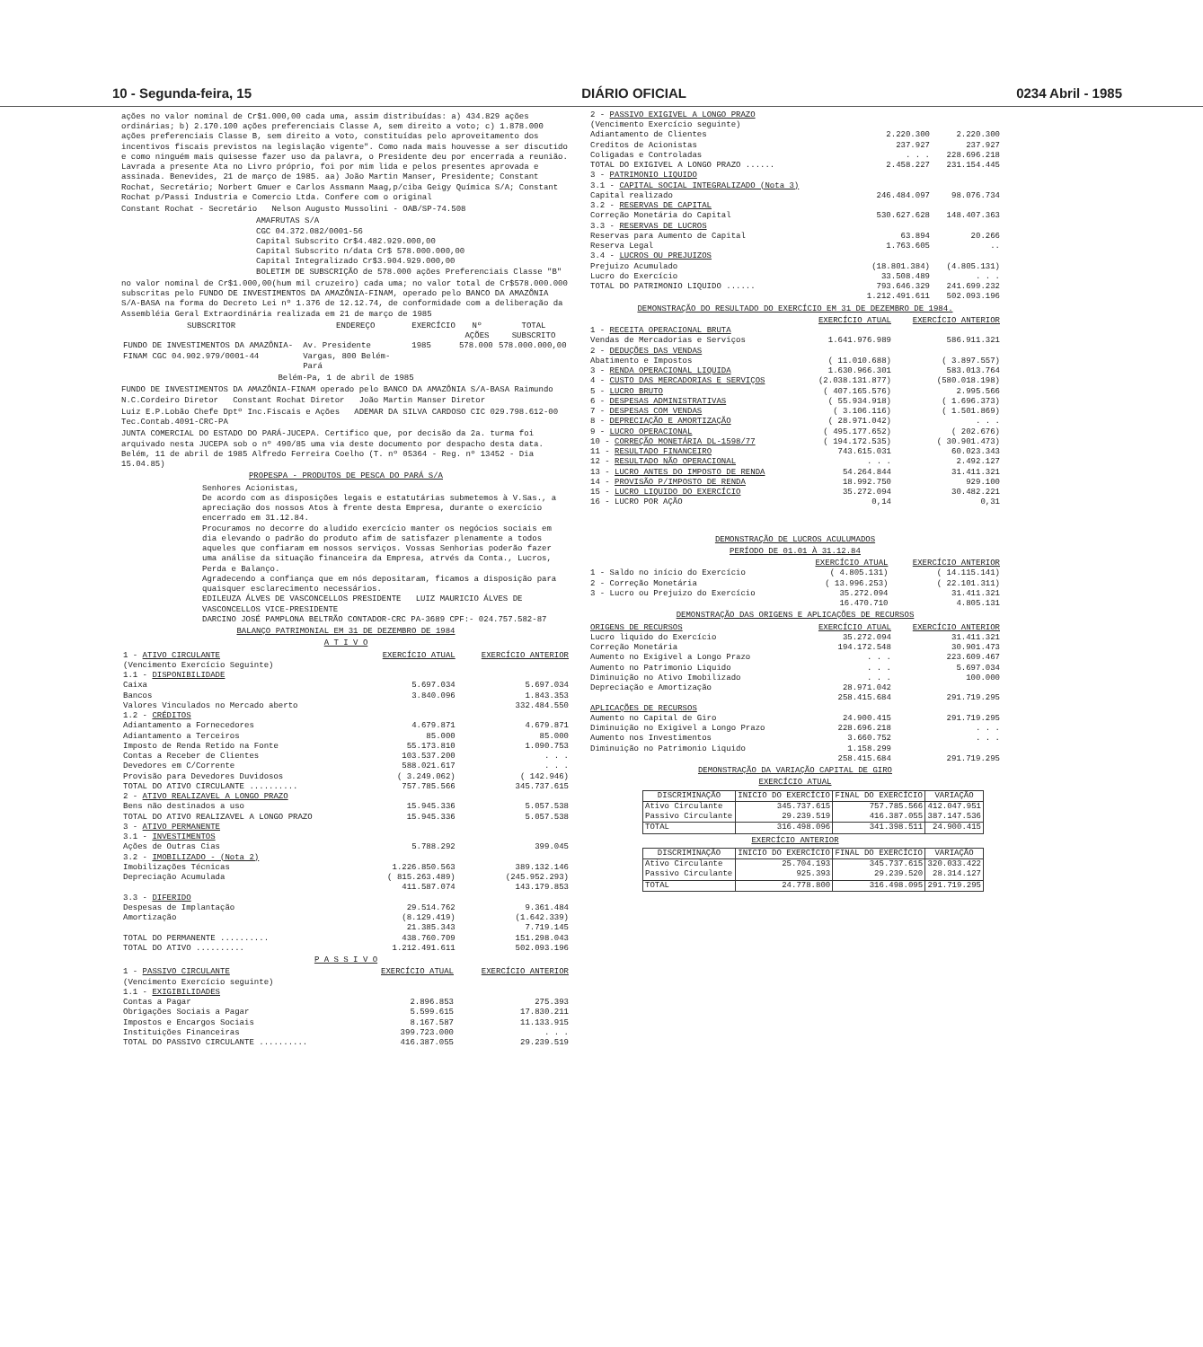10 - Segunda-feira, 15 DIÁRIO OFICIAL 0234 Abril - 1985
ações no valor nominal de Cr$1.000,00 cada uma, assim distribuídas: a) 434.829 ações ordinárias; b) 2.170.100 ações preferenciais Classe A, sem direito a voto; c) 1.878.000 ações preferenciais Classe B, sem direito a voto, constituídas pelo aproveitamento dos incentivos fiscais previstos na legislação vigente". Como nada mais houvesse a ser discutido e como ninguém mais quisesse fazer uso da palavra, o Presidente deu por encerrada a reunião. Lavrada a presente Ata no Livro próprio, foi por mim lida e pelos presentes aprovada e assinada. Benevides, 21 de março de 1985. aa) João Martin Manser, Presidente; Constant Rochat, Secretário; Norbert Gmuer e Carlos Assmann Maag,p/ciba Geigy Química S/A; Constant Rochat p/Passi Industria e Comercio Ltda. Confere com o original
Constant Rochat - Secretário Nelson Augusto Mussolini - OAB/SP-74.508
AMAFRUTAS S/A
CGC 04.372.082/0001-56
Capital Subscrito Cr$4.482.929.000,00
Capital Subscrito n/data Cr$ 578.000.000,00
Capital Integralizado Cr$3.904.929.000,00
BOLETIM DE SUBSCRIÇÃO de 578.000 ações Preferenciais Classe "B"
no valor nominal de Cr$1.000,00(hum mil cruzeiro) cada uma; no valor total de Cr$578.000.000 subscritas pelo FUNDO DE INVESTIMENTOS DA AMAZÔNIA-FINAM, operado pelo BANCO DA AMAZÔNIA S/A-BASA na forma do Decreto Lei nº 1.376 de 12.12.74, de conformidade com a deliberação da Assembléia Geral Extraordinária realizada em 21 de março de 1985
| SUBSCRITOR | ENDEREÇO | EXERCÍCIO | Nº AÇÕES | TOTAL SUBSCRITO |
| --- | --- | --- | --- | --- |
| FUNDO DE INVESTIMENTOS DA AMAZÔNIA-FINAM CGC 04.902.979/0001-44 | Av. Presidente Vargas, 800 Belém-Pará | 1985 | 578.000 | 578.000.000,00 |
Belém-Pa, 1 de abril de 1985
FUNDO DE INVESTIMENTOS DA AMAZÔNIA-FINAM operado pelo BANCO DA AMAZÔNIA S/A-BASA Raimundo N.C.Cordeiro Diretor Constant Rochat Diretor João Martin Manser Diretor
Luiz E.P.Lobão Chefe Dptº Inc.Fiscais e Ações ADEMAR DA SILVA CARDOSO CIC 029.798.612-00 Tec.Contab.4091-CRC-PA
JUNTA COMERCIAL DO ESTADO DO PARÁ-JUCEPA. Certifico que, por decisão da 2a. turma foi arquivado nesta JUCEPA sob o nº 490/85 uma via deste documento por despacho desta data. Belém, 11 de abril de 1985 Alfredo Ferreira Coelho (T. nº 05364 - Reg. nº 13452 - Dia 15.04.85)
PROPESPA - PRODUTOS DE PESCA DO PARÁ S/A
Senhores Acionistas,
De acordo com as disposições legais e estatutárias submetemos à V.Sas., a apreciação dos nossos Atos à frente desta Empresa, durante o exercício encerrado em 31.12.84.
Procuramos no decorre do aludido exercício manter os negócios sociais em dia elevando o padrão do produto afim de satisfazer plenamente a todos aqueles que confiaram em nossos serviços. Vossas Senhorias poderão fazer uma análise da situação financeira da Empresa, atrvés da Conta., Lucros, Perda e Balanço.
Agradecendo a confiança que em nós depositaram, ficamos a disposição para quaisquer esclarecimento necessários.
EDILEUZA ÁLVES DE VASCONCELLOS PRESIDENTE LUIZ MAURICIO ÁLVES DE VASCONCELLOS VICE-PRESIDENTE
DARCINO JOSÉ PAMPLONA BELTRÃO CONTADOR-CRC PA-3689 CPF:- 024.757.582-87
BALANÇO PATRIMONIAL EM 31 DE DEZEMBRO DE 1984
A T I V O
| 1 - ATIVO CIRCULANTE | EXERCÍCIO ATUAL | EXERCÍCIO ANTERIOR |
| (Vencimento Exercício Seguinte) | | |
| 1.1 - DISPONIBILIDADE | | |
| Caixa | 5.697.034 | 5.697.034 |
| Bancos | 3.840.096 | 1.843.353 |
| Valores Vinculados no Mercado aberto | | 332.484.550 |
| 1.2 - CRÉDITOS | | |
| Adiantamento a Fornecedores | 4.679.871 | 4.679.871 |
| Adiantamento a Terceiros | 85.000 | 85.000 |
| Imposto de Renda Retido na Fonte | 55.173.810 | 1.090.753 |
| Contas a Receber de Clientes | 103.537.200 | . . . |
| Devedores em C/Corrente | 588.021.617 | . . . |
| Provisão para Devedores Duvidosos | ( 3.249.062) | ( 142.946) |
| TOTAL DO ATIVO CIRCULANTE .......... | 757.785.566 | 345.737.615 |
| 2 - ATIVO REALIZAVEL A LONGO PRAZO | | |
| Bens não destinados a uso | 15.945.336 | 5.057.538 |
| TOTAL DO ATIVO REALIZAVEL A LONGO PRAZO | 15.945.336 | 5.057.538 |
| 3 - ATIVO PERMANENTE | | |
| 3.1 - INVESTIMENTOS | | |
| Ações de Outras Cias | 5.788.292 | 399.045 |
| 3.2 - IMOBILIZADO - (Nota 2) | | |
| Imobilizações Técnicas | 1.226.850.563 | 389.132.146 |
| Depreciação Acumulada | ( 815.263.489) | (245.952.293) |
| | 411.587.074 | 143.179.853 |
| 3.3 - DIFERIDO | | |
| Despesas de Implantação | 29.514.762 | 9.361.484 |
| Amortização | (8.129.419) | (1.642.339) |
| | 21.385.343 | 7.719.145 |
| TOTAL DO PERMANENTE .......... | 438.760.709 | 151.298.043 |
| TOTAL DO ATIVO .......... | 1.212.491.611 | 502.093.196 |
P A S S I V O
| 1 - PASSIVO CIRCULANTE | EXERCÍCIO ATUAL | EXERCÍCIO ANTERIOR |
| (Vencimento Exercício seguinte) | | |
| 1.1 - EXIGIBILIDADES | | |
| Contas a Pagar | 2.896.853 | 275.393 |
| Obrigações Sociais a Pagar | 5.599.615 | 17.830.211 |
| Impostos e Encargos Sociais | 8.167.587 | 11.133.915 |
| Instituições Financeiras | 399.723.000 | . . . |
| TOTAL DO PASSIVO CIRCULANTE .......... | 416.387.055 | 29.239.519 |
| 2 - PASSIVO EXIGIVEL A LONGO PRAZO | | |
| (Vencimento Exercício seguinte) | | |
| Adiantamento de Clientes | 2.220.300 | 2.220.300 |
| Creditos de Acionistas | 237.927 | 237.927 |
| Coligadas e Controladas | . . . | 228.696.218 |
| TOTAL DO EXIGIVEL A LONGO PRAZO ...... | 2.458.227 | 231.154.445 |
| 3 - PATRIMONIO LIQUIDO | | |
| 3.1 - CAPITAL SOCIAL INTEGRALIZADO (Nota 3) | | |
| Capital realizado | 246.484.097 | 98.076.734 |
| 3.2 - RESERVAS DE CAPITAL | | |
| Correção Monetária do Capital | 530.627.628 | 148.407.363 |
| 3.3 - RESERVAS DE LUCROS | | |
| Reservas para Aumento de Capital | 63.894 | 20.266 |
| Reserva Legal | 1.763.605 | .. |
| 3.4 - LUCROS OU PREJUIZOS | | |
| Prejuizo Acumulado | (18.801.384) | (4.805.131) |
| Lucro do Exercício | 33.508.489 | . . . |
| TOTAL DO PATRIMONIO LIQUIDO ...... | 793.646.329 | 241.699.232 |
| | 1.212.491.611 | 502.093.196 |
DEMONSTRAÇÃO DO RESULTADO DO EXERCÍCIO EM 31 DE DEZEMBRO DE 1984.
| | EXERCÍCIO ATUAL | EXERCÍCIO ANTERIOR |
| 1 - RECEITA OPERACIONAL BRUTA | | |
| Vendas de Mercadorias e Serviços | 1.641.976.989 | 586.911.321 |
| 2 - DEDUÇÕES DAS VENDAS | | |
| Abatimento e Impostos | ( 11.010.688) | ( 3.897.557) |
| 3 - RENDA OPERACIONAL LIQUIDA | 1.630.966.301 | 583.013.764 |
| 4 - CUSTO DAS MERCADORIAS E SERVIÇOS | (2.038.131.877) | (580.018.198) |
| 5 - LUCRO BRUTO | ( 407.165.576) | 2.995.566 |
| 6 - DESPESAS ADMINISTRATIVAS | ( 55.934.918) | ( 1.696.373) |
| 7 - DESPESAS COM VENDAS | ( 3.106.116) | ( 1.501.869) |
| 8 - DEPRECIAÇÃO E AMORTIZAÇÃO | ( 28.971.042) | . . . |
| 9 - LUCRO OPERACIONAL | ( 495.177.652) | ( 202.676) |
| 10 - CORREÇÃO MONETÁRIA DL-1598/77 | ( 194.172.535) | ( 30.901.473) |
| 11 - RESULTADO FINANCEIRO | 743.615.031 | 60.023.343 |
| 12 - RESULTADO NÃO OPERACIONAL | . . . | 2.492.127 |
| 13 - LUCRO ANTES DO IMPOSTO DE RENDA | 54.264.844 | 31.411.321 |
| 14 - PROVISÃO P/IMPOSTO DE RENDA | 18.992.750 | 929.100 |
| 15 - LUCRO LIQUIDO DO EXERCÍCIO | 35.272.094 | 30.482.221 |
| 16 - LUCRO POR AÇÃO | 0,14 | 0,31 |
DEMONSTRAÇÃO DE LUCROS ACULUMADOS
PERÍODO DE 01.01 À 31.12.84
| | EXERCÍCIO ATUAL | EXERCÍCIO ANTERIOR |
| 1 - Saldo no início do Exercício | ( 4.805.131) | ( 14.115.141) |
| 2 - Correção Monetária | ( 13.996.253) | ( 22.101.311) |
| 3 - Lucro ou Prejuizo do Exercício | 35.272.094 | 31.411.321 |
| | 16.470.710 | 4.805.131 |
DEMONSTRAÇÃO DAS ORIGENS E APLICAÇÕES DE RECURSOS
| ORIGENS DE RECURSOS | EXERCÍCIO ATUAL | EXERCÍCIO ANTERIOR |
| Lucro liquido do Exercício | 35.272.094 | 31.411.321 |
| Correção Monetária | 194.172.548 | 30.901.473 |
| Aumento no Exigivel a Longo Prazo | . . . | 223.609.467 |
| Aumento no Patrimonio Liquido | . . . | 5.697.034 |
| Diminuição no Ativo Imobilizado | . . . | 100.000 |
| Depreciação e Amortização | 28.971.042 | |
| | 258.415.684 | 291.719.295 |
| APLICAÇÕES DE RECURSOS | | |
| Aumento no Capital de Giro | 24.900.415 | 291.719.295 |
| Diminuição no Exigivel a Longo Prazo | 228.696.218 | . . . |
| Aumento nos Investimentos | 3.660.752 | . . . |
| Diminuição no Patrimonio Liquido | 1.158.299 | |
| | 258.415.684 | 291.719.295 |
DEMONSTRAÇÃO DA VARIAÇÃO CAPITAL DE GIRO
EXERCÍCIO ATUAL
| DISCRIMINAÇÃO | INICIO DO EXERCÍCIO | FINAL DO EXERCÍCIO | VARIAÇÃO |
| --- | --- | --- | --- |
| Ativo Circulante Passivo Circulante | 345.737.615 29.239.519 | 757.785.566 416.387.055 | 412.047.951 387.147.536 |
| TOTAL | 316.498.096 | 341.398.511 | 24.900.415 |
EXERCÍCIO ANTERIOR
| DISCRIMINAÇÃO | INICIO DO EXERCÍCIO | FINAL DO EXERCÍCIO | VARIAÇÃO |
| --- | --- | --- | --- |
| Ativo Circulante Passivo Circulante | 25.704.193 925.393 | 345.737.615 29.239.520 | 320.033.422 28.314.127 |
| TOTAL | 24.778.800 | 316.498.095 | 291.719.295 |